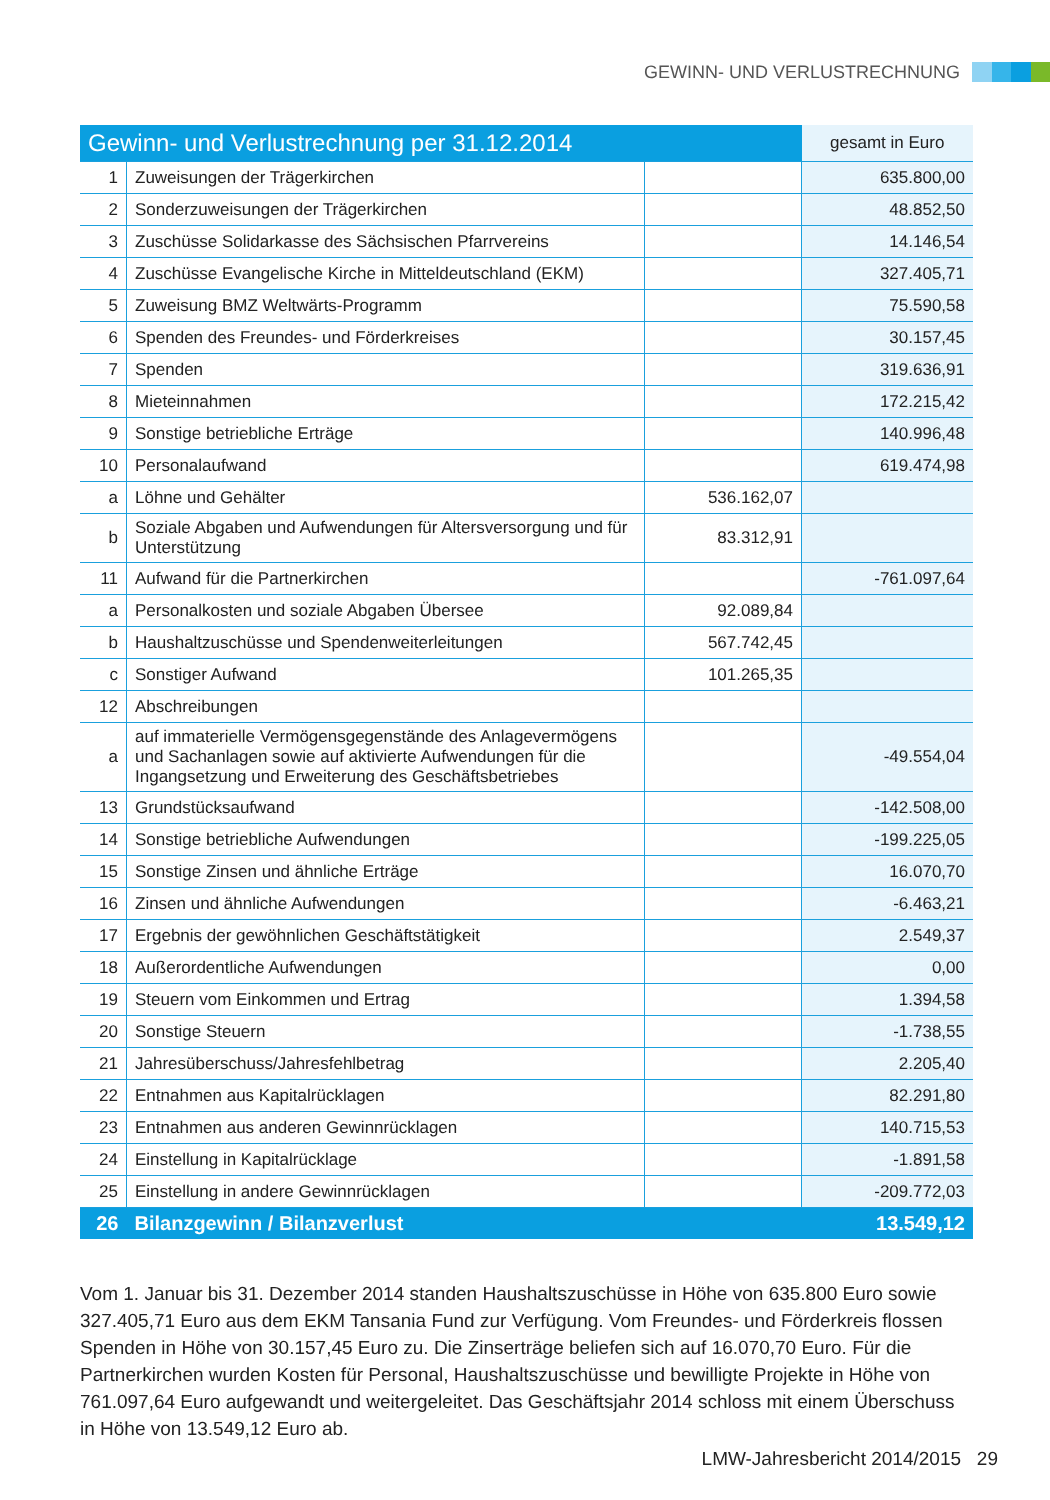GEWINN- UND VERLUSTRECHNUNG
| Gewinn- und Verlustrechnung per 31.12.2014 | | | gesamt in Euro |
| --- | --- | --- | --- |
| 1 | Zuweisungen der Trägerkirchen | | 635.800,00 |
| 2 | Sonderzuweisungen der Trägerkirchen | | 48.852,50 |
| 3 | Zuschüsse Solidarkasse des Sächsischen Pfarrvereins | | 14.146,54 |
| 4 | Zuschüsse Evangelische Kirche in Mitteldeutschland (EKM) | | 327.405,71 |
| 5 | Zuweisung BMZ Weltwärts-Programm | | 75.590,58 |
| 6 | Spenden des Freundes- und Förderkreises | | 30.157,45 |
| 7 | Spenden | | 319.636,91 |
| 8 | Mieteinnahmen | | 172.215,42 |
| 9 | Sonstige betriebliche Erträge | | 140.996,48 |
| 10 | Personalaufwand | | 619.474,98 |
| a | Löhne und Gehälter | 536.162,07 | |
| b | Soziale Abgaben und Aufwendungen für Altersversorgung und für Unterstützung | 83.312,91 | |
| 11 | Aufwand für die Partnerkirchen | | -761.097,64 |
| a | Personalkosten und soziale Abgaben Übersee | 92.089,84 | |
| b | Haushaltzuschüsse und Spendenweiterleitungen | 567.742,45 | |
| c | Sonstiger Aufwand | 101.265,35 | |
| 12 | Abschreibungen | | |
| a | auf immaterielle Vermögensgegenstände des Anlagevermögens und Sachanlagen sowie auf aktivierte Aufwendungen für die Ingangsetzung und Erweiterung des Geschäftsbetriebes | | -49.554,04 |
| 13 | Grundstücksaufwand | | -142.508,00 |
| 14 | Sonstige betriebliche Aufwendungen | | -199.225,05 |
| 15 | Sonstige Zinsen und ähnliche Erträge | | 16.070,70 |
| 16 | Zinsen und ähnliche Aufwendungen | | -6.463,21 |
| 17 | Ergebnis der gewöhnlichen Geschäftstätigkeit | | 2.549,37 |
| 18 | Außerordentliche Aufwendungen | | 0,00 |
| 19 | Steuern vom Einkommen und Ertrag | | 1.394,58 |
| 20 | Sonstige Steuern | | -1.738,55 |
| 21 | Jahresüberschuss/Jahresfehlbetrag | | 2.205,40 |
| 22 | Entnahmen aus Kapitalrücklagen | | 82.291,80 |
| 23 | Entnahmen aus anderen Gewinnrücklagen | | 140.715,53 |
| 24 | Einstellung in Kapitalrücklage | | -1.891,58 |
| 25 | Einstellung in andere Gewinnrücklagen | | -209.772,03 |
| 26 | Bilanzgewinn / Bilanzverlust | | 13.549,12 |
Vom 1. Januar bis 31. Dezember 2014 standen Haushaltszuschüsse in Höhe von 635.800 Euro sowie 327.405,71 Euro aus dem EKM Tansania Fund zur Verfügung. Vom Freundes- und Förderkreis flossen Spenden in Höhe von 30.157,45 Euro zu. Die Zinserträge beliefen sich auf 16.070,70 Euro. Für die Partnerkirchen wurden Kosten für Personal, Haushaltszuschüsse und bewilligte Projekte in Höhe von 761.097,64 Euro aufgewandt und weiterge­leitet. Das Geschäftsjahr 2014 schloss mit einem Überschuss in Höhe von 13.549,12 Euro ab.
LMW-Jahresbericht 2014/2015 29